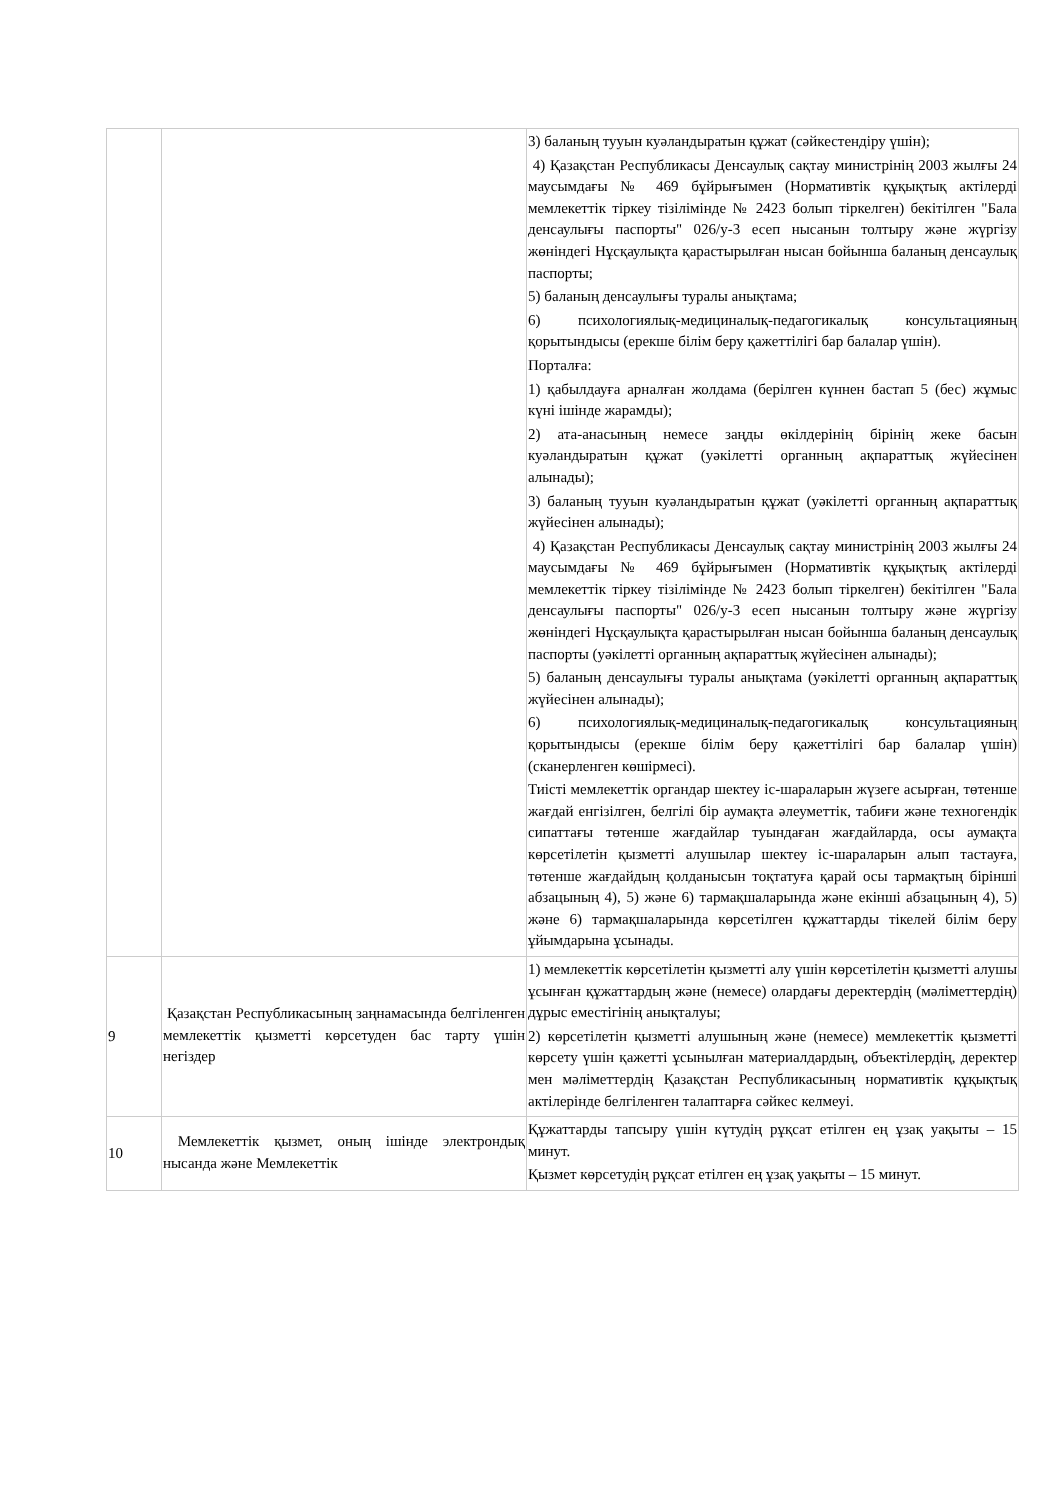| | | 3) баланың тууын куәландыратын құжат (сәйкестендіру үшін); 4) Қазақстан Республикасы Денсаулық сақтау министрінің 2003 жылғы 24 маусымдағы № 469 бұйрығымен (Нормативтік құқықтық актілерді мемлекеттік тіркеу тізілімінде № 2423 болып тіркелген) бекітілген "Бала денсаулығы паспорты" 026/у-3 есеп нысанын толтыру және жүргізу жөніндегі Нұсқаулықта қарастырылған нысан бойынша баланың денсаулық паспорты; 5) баланың денсаулығы туралы анықтама; 6) психологиялық-медициналық-педагогикалық консультацияның қорытындысы (ерекше білім беру қажеттілігі бар балалар үшін). Порталға: 1) қабылдауға арналған жолдама (берілген күннен бастап 5 (бес) жұмыс күні ішінде жарамды); 2) ата-анасының немесе заңды өкілдерінің бірінің жеке басын куәландыратын құжат (уәкілетті органның ақпараттық жүйесінен алынады); 3) баланың тууын куәландыратын құжат (уәкілетті органның ақпараттық жүйесінен алынады); 4) Қазақстан Республикасы Денсаулық сақтау министрінің 2003 жылғы 24 маусымдағы № 469 бұйрығымен (Нормативтік құқықтық актілерді мемлекеттік тіркеу тізілімінде № 2423 болып тіркелген) бекітілген "Бала денсаулығы паспорты" 026/у-3 есеп нысанын толтыру және жүргізу жөніндегі Нұсқаулықта қарастырылған нысан бойынша баланың денсаулық паспорты (уәкілетті органның ақпараттық жүйесінен алынады); 5) баланың денсаулығы туралы анықтама (уәкілетті органның ақпараттық жүйесінен алынады); 6) психологиялық-медициналық-педагогикалық консультацияның қорытындысы (ерекше білім беру қажеттілігі бар балалар үшін) (сканерленген көшірмесі). Тиісті мемлекеттік органдар шектеу іс-шараларын жүзеге асырған, төтенше жағдай енгізілген, белгілі бір аумақта әлеуметтік, табиғи және техногендік сипаттағы төтенше жағдайлар туындаған жағдайларда, осы аумақта көрсетілетін қызметті алушылар шектеу іс-шараларын алып тастауға, төтенше жағдайдың қолданысын тоқтатуға қарай осы тармақтың бірінші абзацының 4), 5) және 6) тармақшаларында және екінші абзацының 4), 5) және 6) тармақшаларында көрсетілген құжаттарды тікелей білім беру ұйымдарына ұсынады. |
| 9 | Қазақстан Республикасының заңнамасында белгіленген мемлекеттік қызметті көрсетуден бас тарту үшін негіздер | 1) мемлекеттік көрсетілетін қызметті алу үшін көрсетілетін қызметті алушы ұсынған құжаттардың және (немесе) олардағы деректердің (мәліметтердің) дұрыс еместігінің анықталуы; 2) көрсетілетін қызметті алушының және (немесе) мемлекеттік қызметті көрсету үшін қажетті ұсынылған материалдардың, объектілердің, деректер мен мәліметтердің Қазақстан Республикасының нормативтік құқықтық актілерінде белгіленген талаптарға сәйкес келмеуі. |
| 10 | Мемлекеттік қызмет, оның ішінде электрондық нысанда және Мемлекеттік | Құжаттарды тапсыру үшін күтудің рұқсат етілген ең ұзақ уақыты – 15 минут. Қызмет көрсетудің рұқсат етілген ең ұзақ уақыты – 15 минут. |